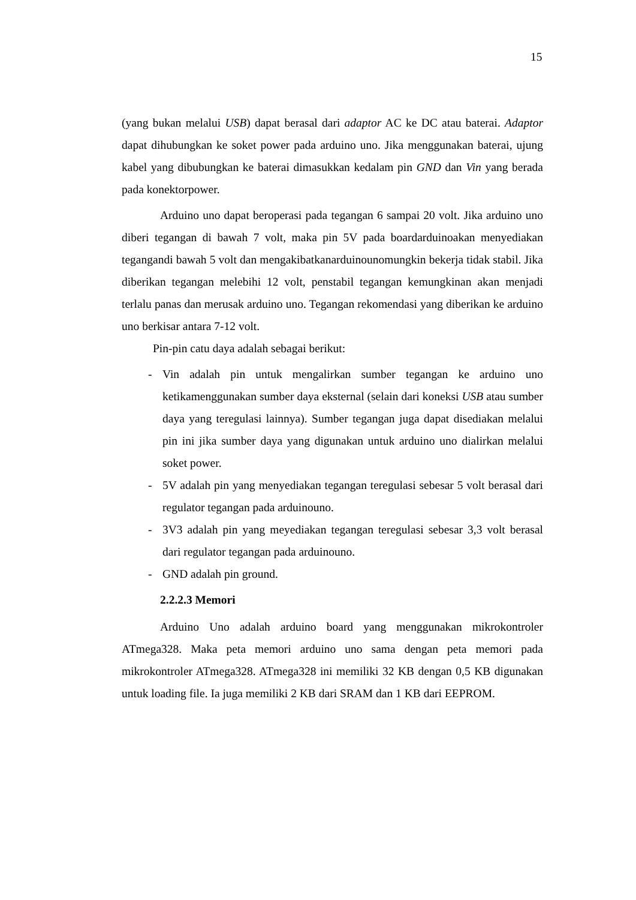15
(yang bukan melalui USB) dapat berasal dari adaptor AC ke DC atau baterai. Adaptor dapat dihubungkan ke soket power pada arduino uno. Jika menggunakan baterai, ujung kabel yang dibubungkan ke baterai dimasukkan kedalam pin GND dan Vin yang berada pada konektorpower.
Arduino uno dapat beroperasi pada tegangan 6 sampai 20 volt. Jika arduino uno diberi tegangan di bawah 7 volt, maka pin 5V pada boardarduinoakan menyediakan tegangandi bawah 5 volt dan mengakibatkanarduinounomungkin bekerja tidak stabil. Jika diberikan tegangan melebihi 12 volt, penstabil tegangan kemungkinan akan menjadi terlalu panas dan merusak arduino uno. Tegangan rekomendasi yang diberikan ke arduino uno berkisar antara 7-12 volt.
Pin-pin catu daya adalah sebagai berikut:
- Vin adalah pin untuk mengalirkan sumber tegangan ke arduino uno ketikamenggunakan sumber daya eksternal (selain dari koneksi USB atau sumber daya yang teregulasi lainnya). Sumber tegangan juga dapat disediakan melalui pin ini jika sumber daya yang digunakan untuk arduino uno dialirkan melalui soket power.
- 5V adalah pin yang menyediakan tegangan teregulasi sebesar 5 volt berasal dari regulator tegangan pada arduinouno.
- 3V3 adalah pin yang meyediakan tegangan teregulasi sebesar 3,3 volt berasal dari regulator tegangan pada arduinouno.
- GND adalah pin ground.
2.2.2.3 Memori
Arduino Uno adalah arduino board yang menggunakan mikrokontroler ATmega328. Maka peta memori arduino uno sama dengan peta memori pada mikrokontroler ATmega328. ATmega328 ini memiliki 32 KB dengan 0,5 KB digunakan untuk loading file. Ia juga memiliki 2 KB dari SRAM dan 1 KB dari EEPROM.